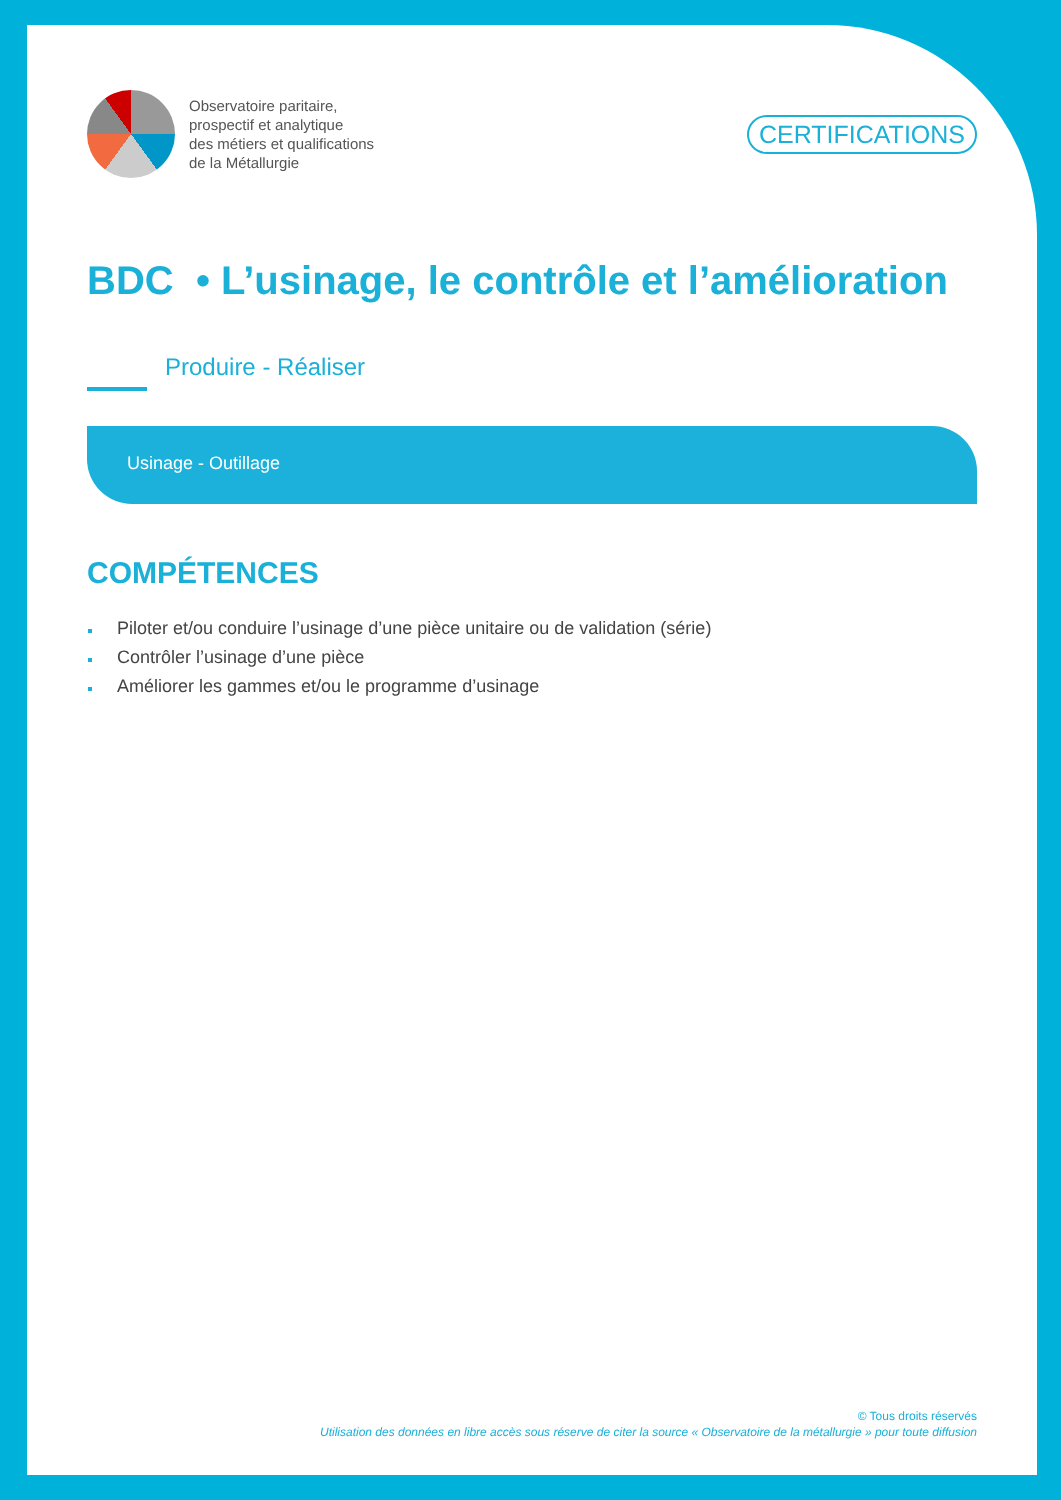Observatoire paritaire,
prospectif et analytique
des métiers et qualifications
de la Métallurgie
CERTIFICATIONS
BDC • L’usinage, le contrôle et l’amélioration
Produire - Réaliser
Usinage - Outillage
COMPÉTENCES
Piloter et/ou conduire l’usinage d’une pièce unitaire ou de validation (série)
Contrôler l’usinage d’une pièce
Améliorer les gammes et/ou le programme d’usinage
© Tous droits réservés
Utilisation des données en libre accès sous réserve de citer la source « Observatoire de la métallurgie » pour toute diffusion